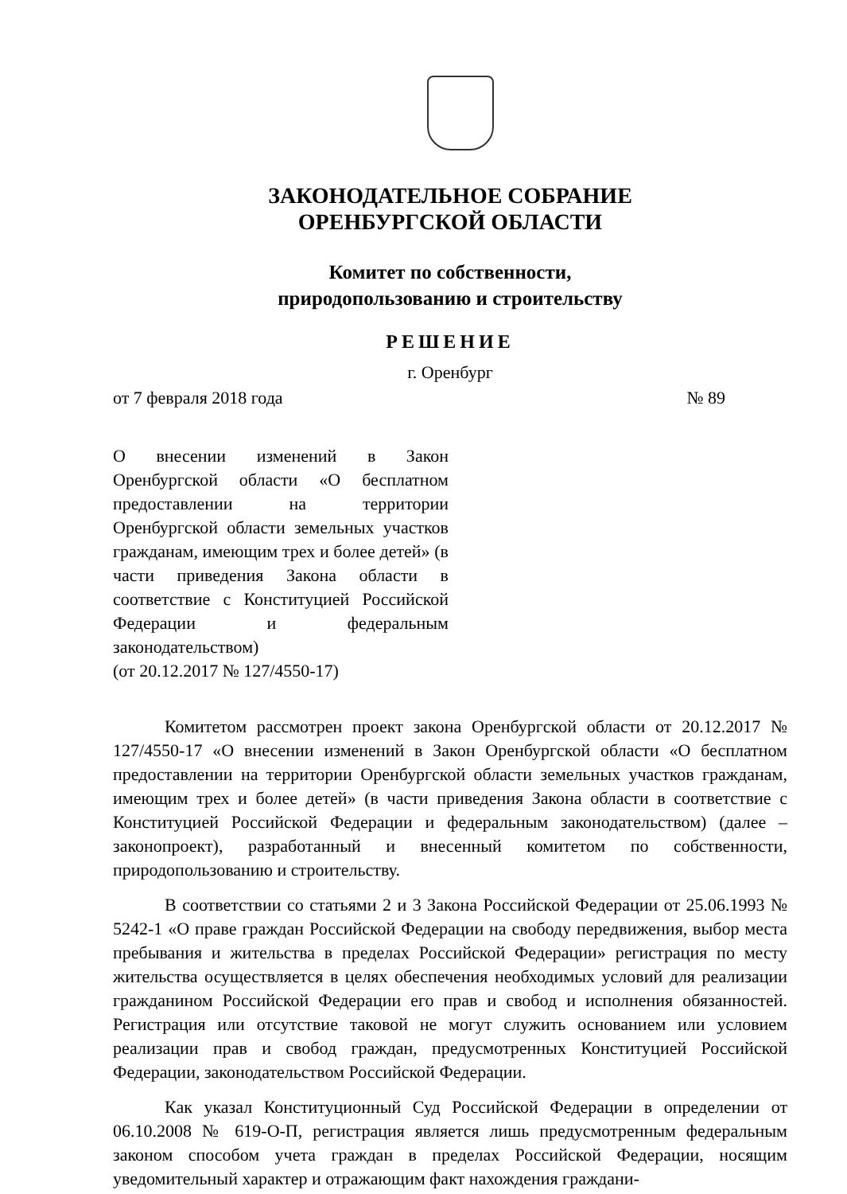ЗАКОНОДАТЕЛЬНОЕ СОБРАНИЕ
ОРЕНБУРГСКОЙ ОБЛАСТИ
Комитет по собственности,
природопользованию и строительству
РЕШЕНИЕ
г. Оренбург
от 7 февраля 2018 года № 89
О внесении изменений в Закон Оренбургской области «О бесплатном предоставлении на территории Оренбургской области земельных участков гражданам, имеющим трех и более детей» (в части приведения Закона области в соответствие с Конституцией Российской Федерации и федеральным законодательством)
(от 20.12.2017 № 127/4550-17)
Комитетом рассмотрен проект закона Оренбургской области от 20.12.2017 № 127/4550-17 «О внесении изменений в Закон Оренбургской области «О бесплатном предоставлении на территории Оренбургской области земельных участков гражданам, имеющим трех и более детей» (в части приведения Закона области в соответствие с Конституцией Российской Федерации и федеральным законодательством) (далее – законопроект), разработанный и внесенный комитетом по собственности, природопользованию и строительству.
В соответствии со статьями 2 и 3 Закона Российской Федерации от 25.06.1993 № 5242-1 «О праве граждан Российской Федерации на свободу передвижения, выбор места пребывания и жительства в пределах Российской Федерации» регистрация по месту жительства осуществляется в целях обеспечения необходимых условий для реализации гражданином Российской Федерации его прав и свобод и исполнения обязанностей. Регистрация или отсутствие таковой не могут служить основанием или условием реализации прав и свобод граждан, предусмотренных Конституцией Российской Федерации, законодательством Российской Федерации.
Как указал Конституционный Суд Российской Федерации в определении от 06.10.2008 № 619-О-П, регистрация является лишь предусмотренным федеральным законом способом учета граждан в пределах Российской Федерации, носящим уведомительный характер и отражающим факт нахождения граждани-